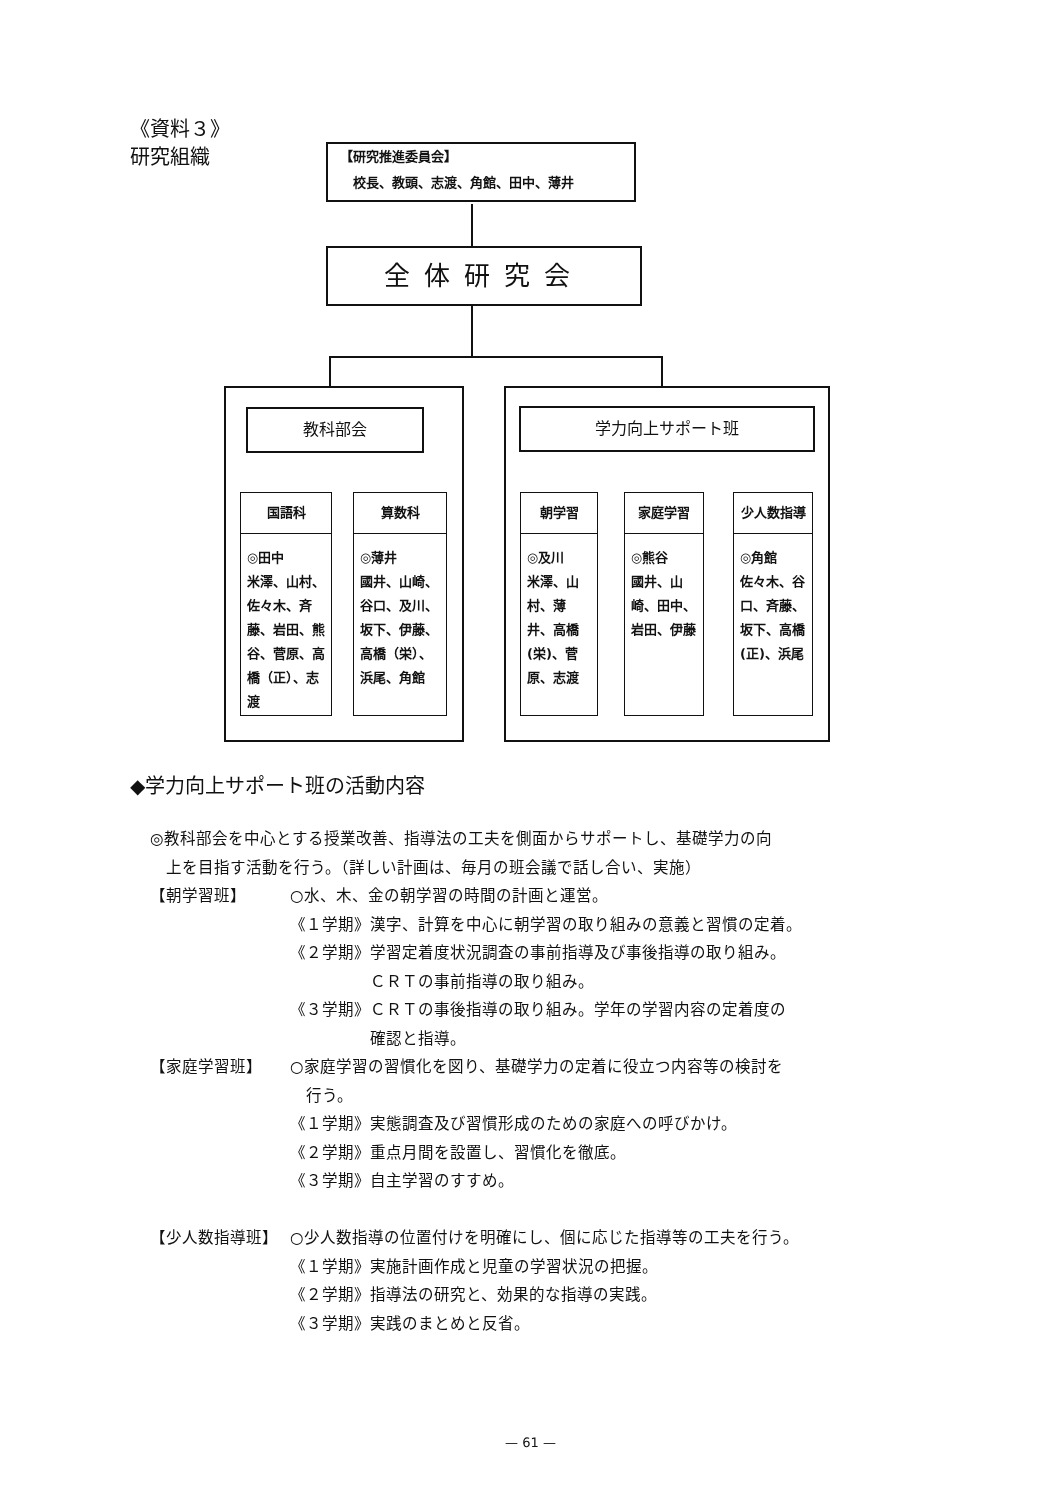《資料３》
研究組織
【研究推進委員会】
　校長、教頭、志渡、角館、田中、薄井
全体研究会
教科部会 学力向上サポート班
国語科
◎田中
米澤、山村、佐々木、斉藤、岩田、熊谷、菅原、高橋（正）、志渡
算数科
◎薄井
國井、山崎、谷口、及川、坂下、伊藤、高橋（栄）、浜尾、角館
朝学習
◎及川
米澤、山村、薄井、高橋(栄)、菅原、志渡
家庭学習
◎熊谷
國井、山崎、田中、岩田、伊藤
少人数指導
◎角館
佐々木、谷口、斉藤、坂下、高橋(正)、浜尾
◆学力向上サポート班の活動内容
◎教科部会を中心とする授業改善、指導法の工夫を側面からサポートし、基礎学力の向
　上を目指す活動を行う。（詳しい計画は、毎月の班会議で話し合い、実施）
【朝学習班】 ○水、木、金の朝学習の時間の計画と運営。
《１学期》漢字、計算を中心に朝学習の取り組みの意義と習慣の定着。
《２学期》学習定着度状況調査の事前指導及び事後指導の取り組み。
　　　　　ＣＲＴの事前指導の取り組み。
《３学期》ＣＲＴの事後指導の取り組み。学年の学習内容の定着度の
　　　　　確認と指導。
【家庭学習班】 ○家庭学習の習慣化を図り、基礎学力の定着に役立つ内容等の検討を
　行う。
《１学期》実態調査及び習慣形成のための家庭への呼びかけ。
《２学期》重点月間を設置し、習慣化を徹底。
《３学期》自主学習のすすめ。
【少人数指導班】 ○少人数指導の位置付けを明確にし、個に応じた指導等の工夫を行う。
《１学期》実施計画作成と児童の学習状況の把握。
《２学期》指導法の研究と、効果的な指導の実践。
《３学期》実践のまとめと反省。
— 61 —